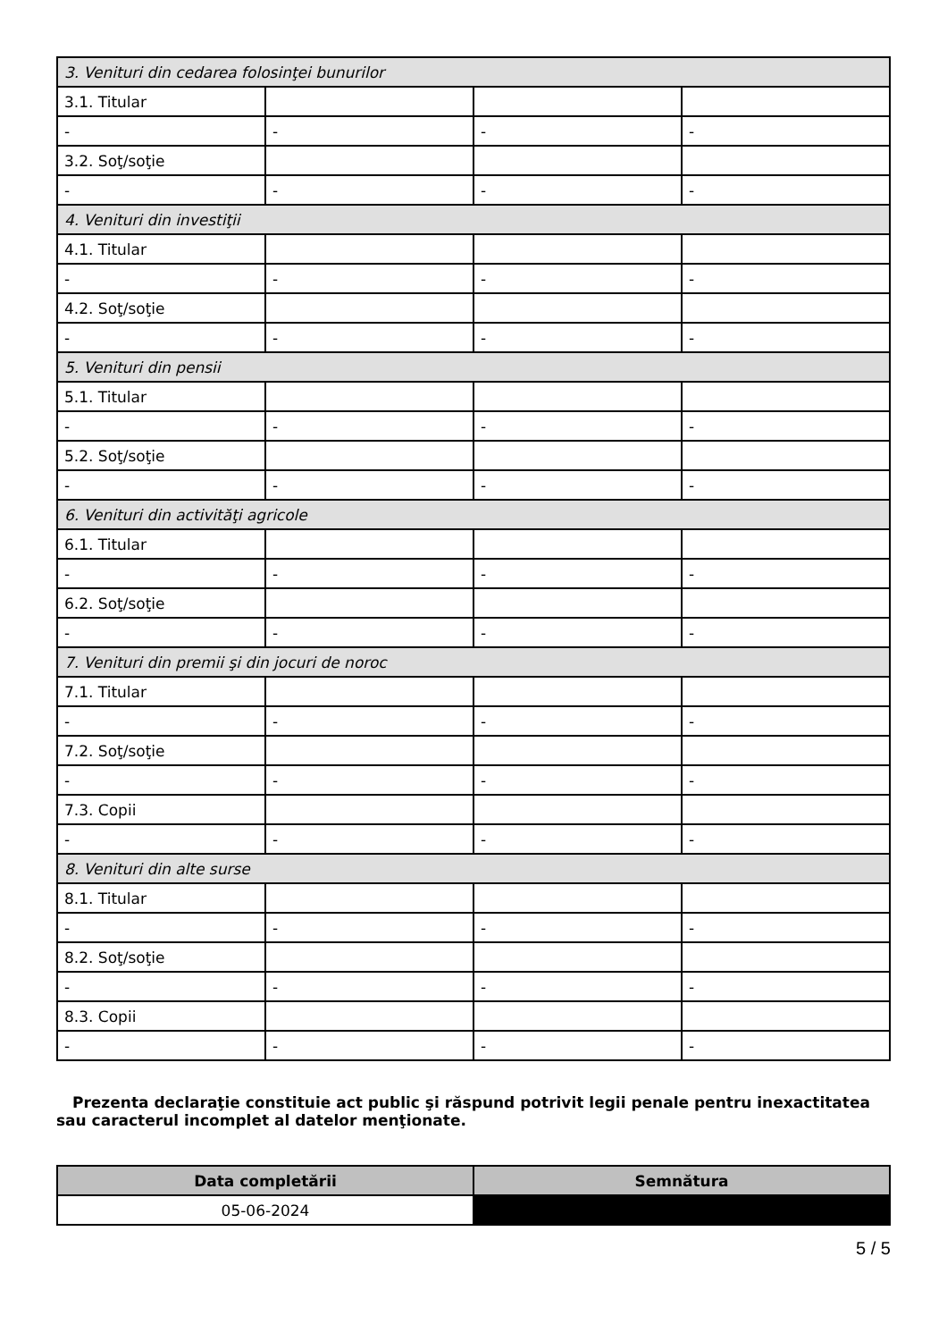| 3. Venituri din cedarea folosinţei bunurilor | | | |
| 3.1. Titular | | | |
| - | - | - | - |
| 3.2. Soţ/soţie | | | |
| - | - | - | - |
| 4. Venituri din investiţii | | | |
| 4.1. Titular | | | |
| - | - | - | - |
| 4.2. Soţ/soţie | | | |
| - | - | - | - |
| 5. Venituri din pensii | | | |
| 5.1. Titular | | | |
| - | - | - | - |
| 5.2. Soţ/soţie | | | |
| - | - | - | - |
| 6. Venituri din activităţi agricole | | | |
| 6.1. Titular | | | |
| - | - | - | - |
| 6.2. Soţ/soţie | | | |
| - | - | - | - |
| 7. Venituri din premii şi din jocuri de noroc | | | |
| 7.1. Titular | | | |
| - | - | - | - |
| 7.2. Soţ/soţie | | | |
| - | - | - | - |
| 7.3. Copii | | | |
| - | - | - | - |
| 8. Venituri din alte surse | | | |
| 8.1. Titular | | | |
| - | - | - | - |
| 8.2. Soţ/soţie | | | |
| - | - | - | - |
| 8.3. Copii | | | |
| - | - | - | - |
Prezenta declaraţie constituie act public şi răspund potrivit legii penale pentru inexactitatea sau caracterul incomplet al datelor menţionate.
| Data completării | Semnătura |
| --- | --- |
| 05-06-2024 | |
5 / 5